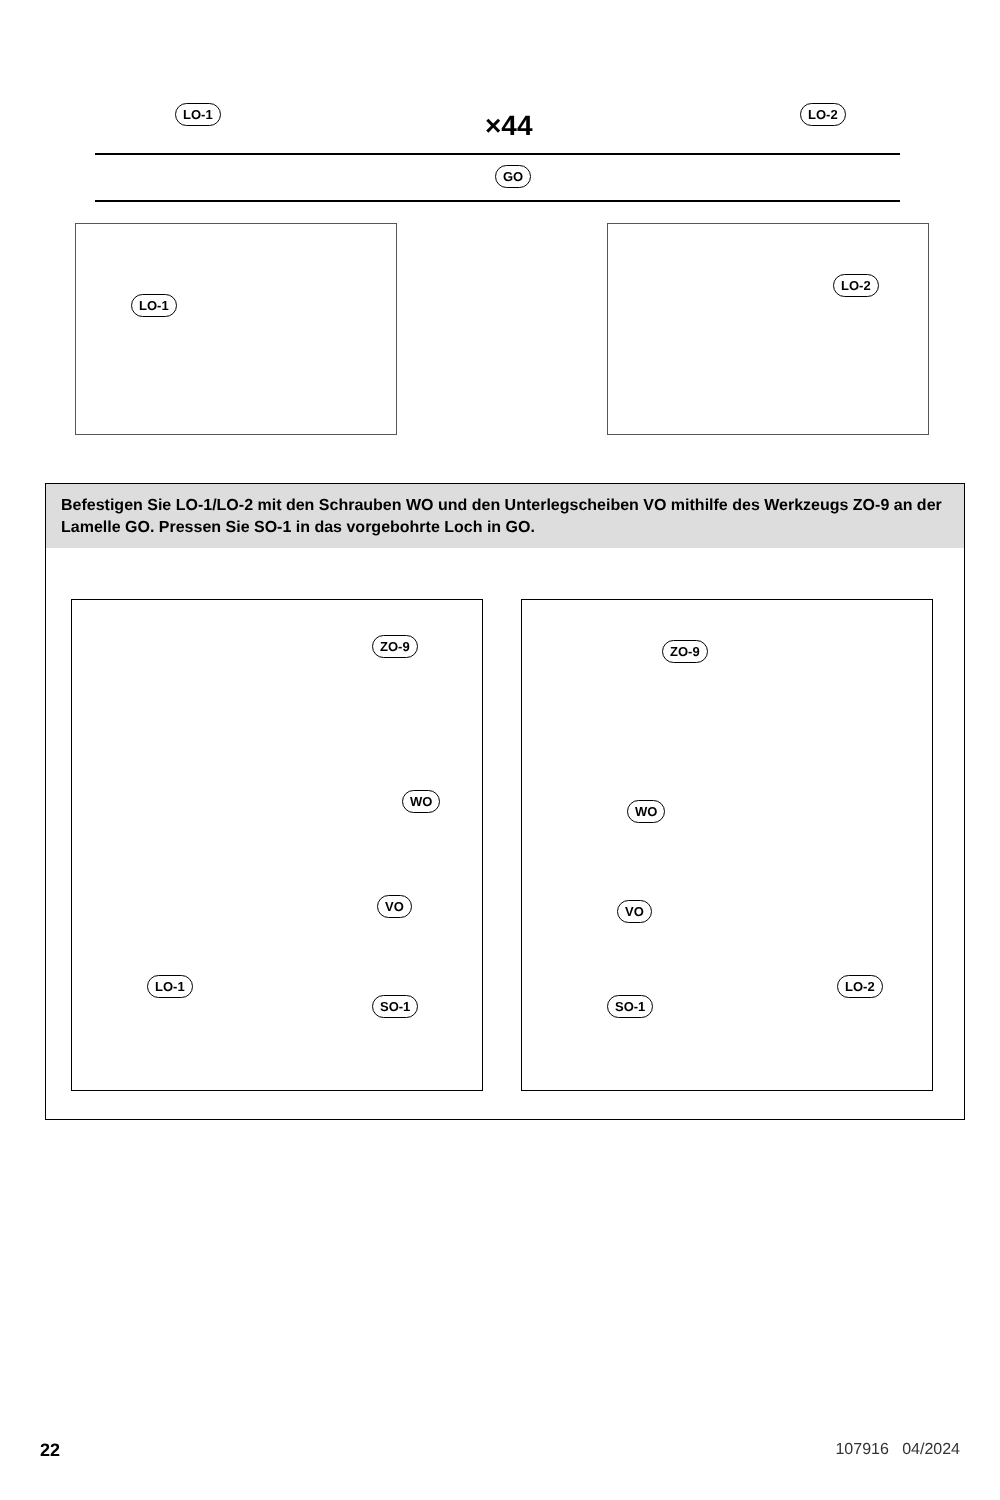LO-1 ×44 LO-2
GO
LO-1 LO-2
Befestigen Sie LO-1/LO-2 mit den Schrauben WO und den Unterlegscheiben VO mithilfe des Werkzeugs ZO-9 an der Lamelle GO. Pressen Sie SO-1 in das vorgebohrte Loch in GO.
ZO-9
WO
VO
LO-1
SO-1
ZO-9
WO
VO
LO-2
SO-1
22 107916 04/2024